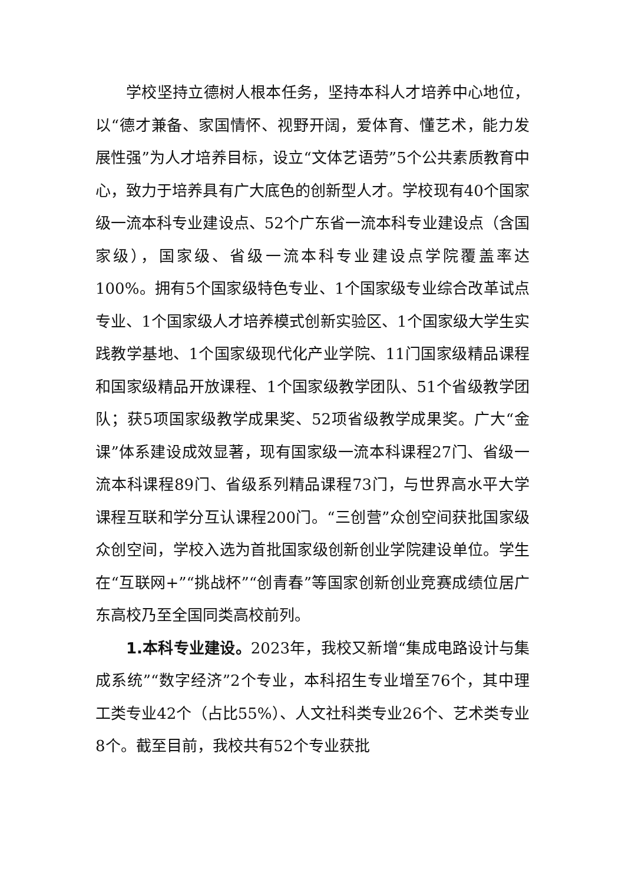学校坚持立德树人根本任务，坚持本科人才培养中心地位，以“德才兼备、家国情怀、视野开阔，爱体育、懂艺术，能力发展性强”为人才培养目标，设立“文体艺语劳”5个公共素质教育中心，致力于培养具有广大底色的创新型人才。学校现有40个国家级一流本科专业建设点、52个广东省一流本科专业建设点（含国家级），国家级、省级一流本科专业建设点学院覆盖率达100%。拥有5个国家级特色专业、1个国家级专业综合改革试点专业、1个国家级人才培养模式创新实验区、1个国家级大学生实践教学基地、1个国家级现代化产业学院、11门国家级精品课程和国家级精品开放课程、1个国家级教学团队、51个省级教学团队；获5项国家级教学成果奖、52项省级教学成果奖。广大“金课”体系建设成效显著，现有国家级一流本科课程27门、省级一流本科课程89门、省级系列精品课程73门，与世界高水平大学课程互联和学分互认课程200门。“三创营”众创空间获批国家级众创空间，学校入选为首批国家级创新创业学院建设单位。学生在“互联网+”“挑战杯”“创青春”等国家创新创业竞赛成绩位居广东高校乃至全国同类高校前列。
1.本科专业建设。2023年，我校又新增“集成电路设计与集成系统”“数字经济”2个专业，本科招生专业增至76个，其中理工类专业42个（占比55%）、人文社科类专业26个、艺术类专业8个。截至目前，我校共有52个专业获批